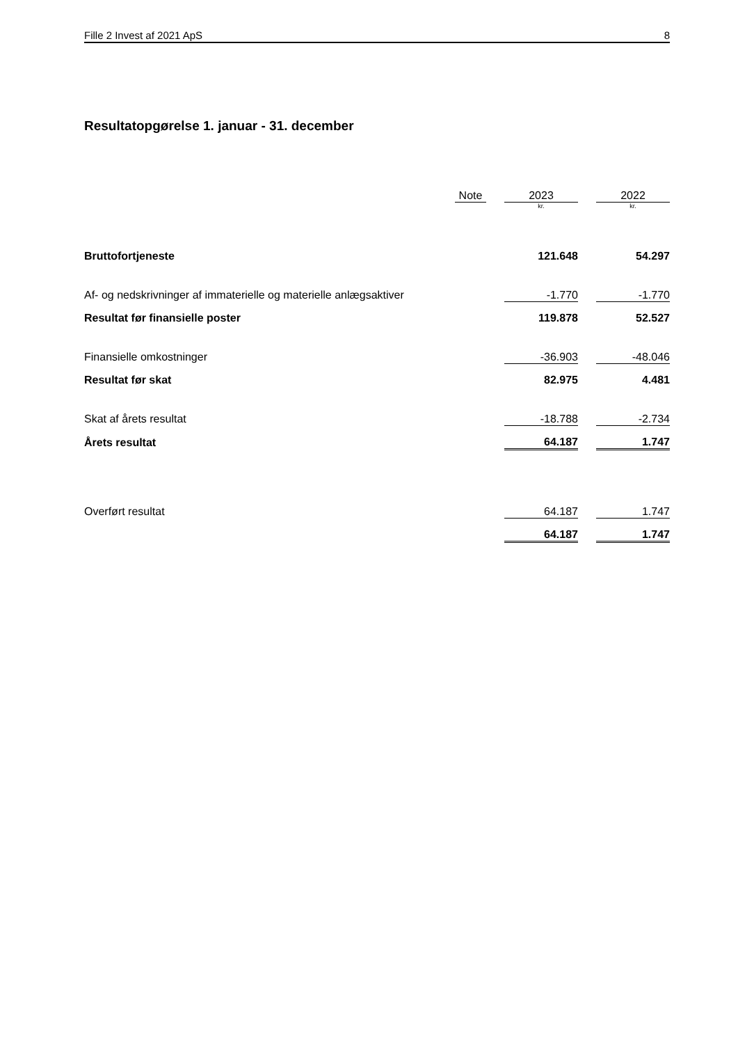Fille 2 Invest af 2021 ApS 8
Resultatopgørelse 1. januar - 31. december
| | Note | | 2023 | | 2022 |
| --- | --- | --- | --- | --- | --- |
| | | | kr. | | kr. |
| Bruttofortjeneste | | | 121.648 | | 54.297 |
| Af- og nedskrivninger af immaterielle og materielle anlægsaktiver | | | -1.770 | | -1.770 |
| Resultat før finansielle poster | | | 119.878 | | 52.527 |
| Finansielle omkostninger | | | -36.903 | | -48.046 |
| Resultat før skat | | | 82.975 | | 4.481 |
| Skat af årets resultat | | | -18.788 | | -2.734 |
| Årets resultat | | | 64.187 | | 1.747 |
| Overført resultat | | | 64.187 | | 1.747 |
| | | | 64.187 | | 1.747 |